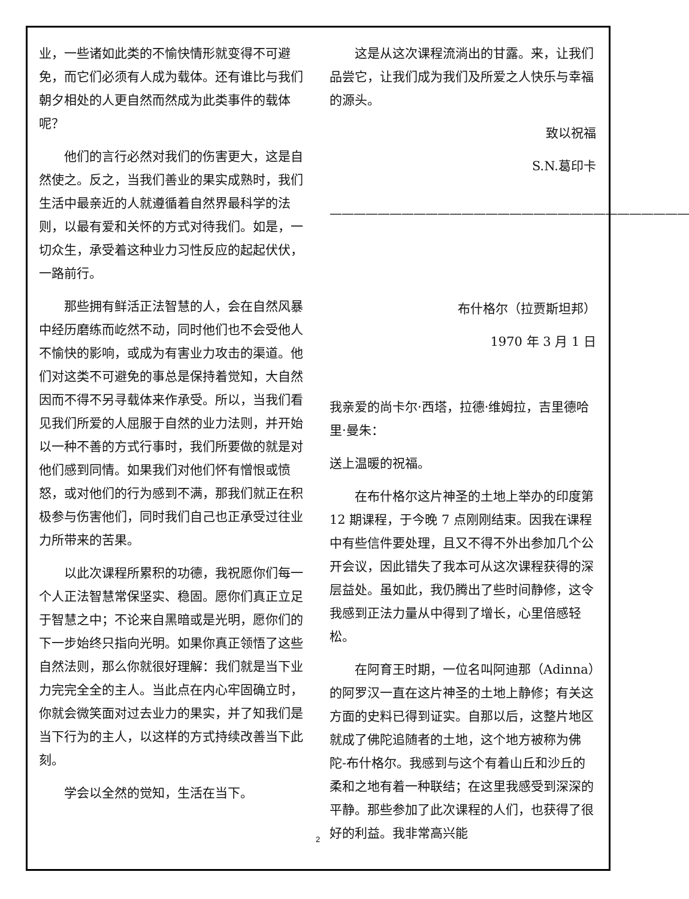业，一些诸如此类的不愉快情形就变得不可避免，而它们必须有人成为载体。还有谁比与我们朝夕相处的人更自然而然成为此类事件的载体呢？
他们的言行必然对我们的伤害更大，这是自然使之。反之，当我们善业的果实成熟时，我们生活中最亲近的人就遵循着自然界最科学的法则，以最有爱和关怀的方式对待我们。如是，一切众生，承受着这种业力习性反应的起起伏伏，一路前行。
那些拥有鲜活正法智慧的人，会在自然风暴中经历磨练而屹然不动，同时他们也不会受他人不愉快的影响，或成为有害业力攻击的渠道。他们对这类不可避免的事总是保持着觉知，大自然因而不得不另寻载体来作承受。所以，当我们看见我们所爱的人屈服于自然的业力法则，并开始以一种不善的方式行事时，我们所要做的就是对他们感到同情。如果我们对他们怀有憎恨或愤怒，或对他们的行为感到不满，那我们就正在积极参与伤害他们，同时我们自己也正承受过往业力所带来的苦果。
以此次课程所累积的功德，我祝愿你们每一个人正法智慧常保坚实、稳固。愿你们真正立足于智慧之中；不论来自黑暗或是光明，愿你们的下一步始终只指向光明。如果你真正领悟了这些自然法则，那么你就很好理解：我们就是当下业力完完全全的主人。当此点在内心牢固确立时，你就会微笑面对过去业力的果实，并了知我们是当下行为的主人，以这样的方式持续改善当下此刻。
学会以全然的觉知，生活在当下。
这是从这次课程流淌出的甘露。来，让我们品尝它，让我们成为我们及所爱之人快乐与幸福的源头。
致以祝福
S.N.葛印卡
——————————————————————————————
布什格尔（拉贾斯坦邦）
1970 年 3 月 1 日
我亲爱的尚卡尔·西塔，拉德·维姆拉，吉里德哈里·曼朱：
送上温暖的祝福。
在布什格尔这片神圣的土地上举办的印度第 12 期课程，于今晚 7 点刚刚结束。因我在课程中有些信件要处理，且又不得不外出参加几个公开会议，因此错失了我本可从这次课程获得的深层益处。虽如此，我仍腾出了些时间静修，这令我感到正法力量从中得到了增长，心里倍感轻松。
在阿育王时期，一位名叫阿迪那（Adinna）的阿罗汉一直在这片神圣的土地上静修；有关这方面的史料已得到证实。自那以后，这整片地区就成了佛陀追随者的土地，这个地方被称为佛陀-布什格尔。我感到与这个有着山丘和沙丘的柔和之地有着一种联结；在这里我感受到深深的平静。那些参加了此次课程的人们，也获得了很好的利益。我非常高兴能
2